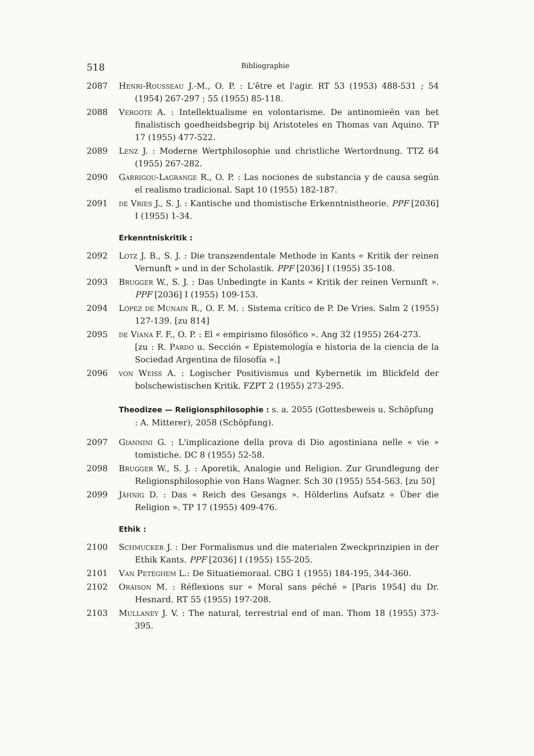518 Bibliographie
2087 Henri-Rousseau J.-M., O. P. : L'être et l'agir. RT 53 (1953) 488-531 ; 54 (1954) 267-297 ; 55 (1955) 85-118.
2088 Vergote A. : Intellektualisme en volontarisme. De antinomieën van het finalistisch goedheidsbegrip bij Aristoteles en Thomas van Aquino. TP 17 (1955) 477-522.
2089 Lenz J. : Moderne Wertphilosophie und christliche Wertordnung. TTZ 64 (1955) 267-282.
2090 Garrigou-Lagrange R., O. P. : Las nociones de substancia y de causa según el realismo tradicional. Sapt 10 (1955) 182-187.
2091 de Vries J., S. J. : Kantische und thomistische Erkenntnistheorie. PPF [2036] I (1955) 1-34.
Erkenntniskritik :
2092 Lotz J. B., S. J. : Die transzendentale Methode in Kants « Kritik der reinen Vernunft » und in der Scholastik. PPF [2036] I (1955) 35-108.
2093 Brugger W., S. J. : Das Unbedingte in Kants « Kritik der reinen Vernunft ». PPF [2036] I (1955) 109-153.
2094 López de Munain R., O. F. M. : Sistema crítico de P. De Vries. Salm 2 (1955) 127-139. [zu 814]
2095 de Viana F. F., O. P. : El « empirismo filosófico ». Ang 32 (1955) 264-273.
[zu : R. Pardo u. Sección « Epistemología e historia de la ciencia de la Sociedad Argentina de filosofía ».]
2096 von Weiss A. : Logischer Positivismus und Kybernetik im Blickfeld der bolschewistischen Kritik. FZPT 2 (1955) 273-295.
Theodizee — Religionsphilosophie : s. a. 2055 (Gottesbeweis u. Schöpfung : A. Mitterer), 2058 (Schöpfung).
2097 Giannini G. : L'implicazione della prova di Dio agostiniana nelle « vie » tomistiche. DC 8 (1955) 52-58.
2098 Brugger W., S. J. : Aporetik, Analogie und Religion. Zur Grundlegung der Religionsphilosophie von Hans Wagner. Sch 30 (1955) 554-563. [zu 50]
2099 Jähnig D. : Das « Reich des Gesangs ». Hölderlins Aufsatz « Über die Religion ». TP 17 (1955) 409-476.
Ethik :
2100 Schmucker J. : Der Formalismus und die materialen Zweckprinzipien in der Ethik Kants. PPF [2036] I (1955) 155-205.
2101 Van Peteghem L.: De Situatiemoraal. CBG 1 (1955) 184-195, 344-360.
2102 Oraison M. : Réflexions sur « Moral sans péché » [Paris 1954] du Dr. Hesnard. RT 55 (1955) 197-208.
2103 Mullaney J. V. : The natural, terrestrial end of man. Thom 18 (1955) 373-395.